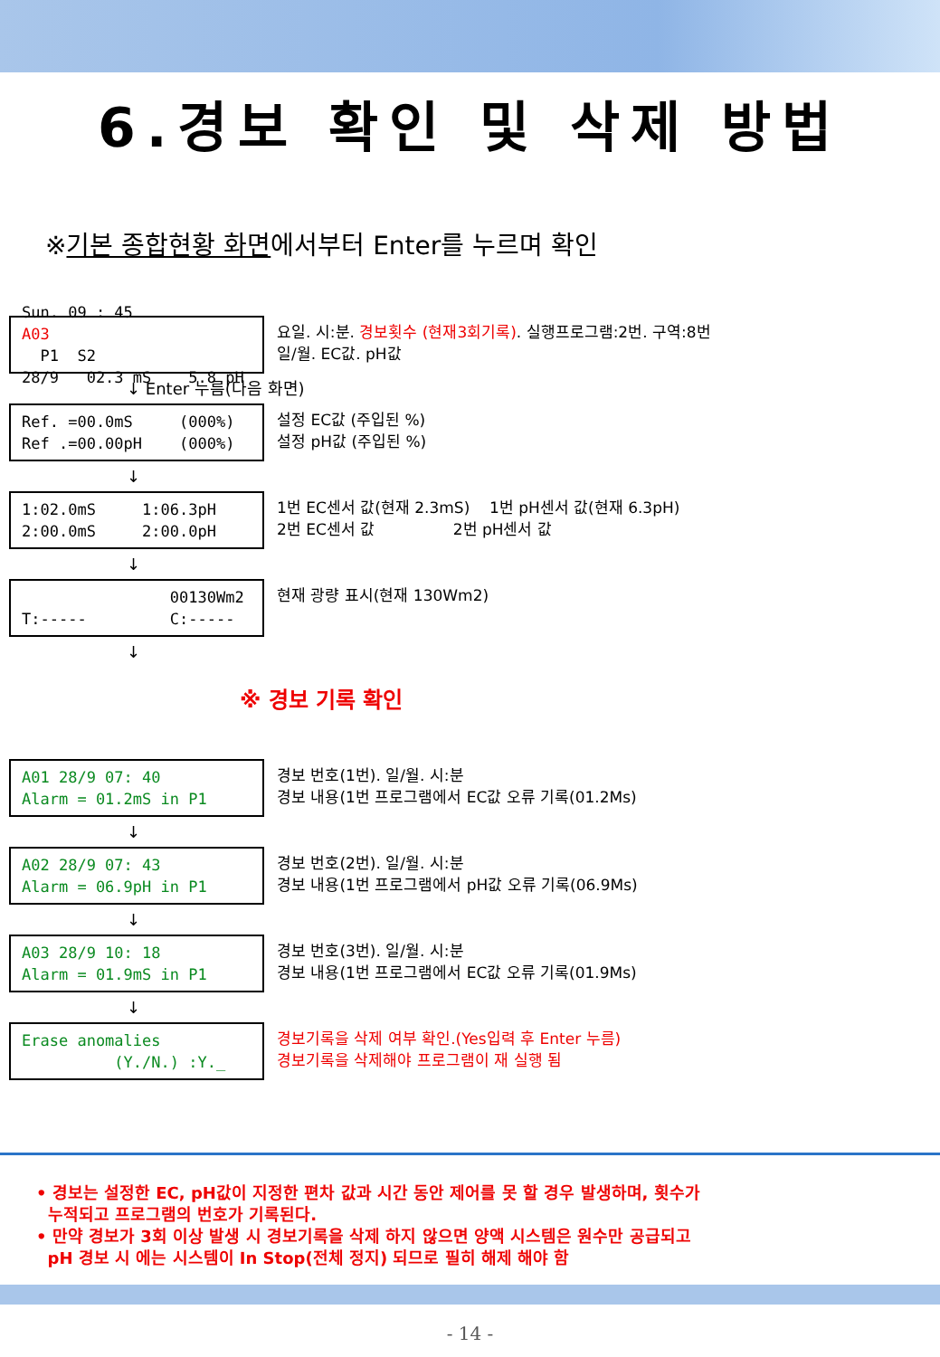6.경보 확인 및 삭제 방법
※기본 종합현황 화면에서부터 Enter를 누르며 확인
Sun. 09 : 45
A03
P1 S2 28/9 02.3 mS 5.8 pH
요일. 시:분. 경보횟수 (현재3회기록). 실행프로그램:2번. 구역:8번 일/월. EC값. pH값
↓ Enter 누름(다음 화면)
Ref. =00.0mS (000%) Ref .=00.00pH (000%)
설정 EC값 (주입된 %) 설정 pH값 (주입된 %)
↓
1:02.0mS 1:06.3pH 2:00.0mS 2:00.0pH
1번 EC센서 값(현재 2.3mS) 1번 pH센서 값(현재 6.3pH) 2번 EC센서 값 2번 pH센서 값
↓
00130Wm2 T:----- C:-----
현재 광량 표시(현재 130Wm2)
↓
※ 경보 기록 확인
A01 28/9 07: 40 Alarm = 01.2mS in P1
경보 번호(1번). 일/월. 시:분 경보 내용(1번 프로그램에서 EC값 오류 기록(01.2Ms)
↓
A02 28/9 07: 43 Alarm = 06.9pH in P1
경보 번호(2번). 일/월. 시:분 경보 내용(1번 프로그램에서 pH값 오류 기록(06.9Ms)
↓
A03 28/9 10: 18 Alarm = 01.9mS in P1
경보 번호(3번). 일/월. 시:분 경보 내용(1번 프로그램에서 EC값 오류 기록(01.9Ms)
↓
Erase anomalies (Y./N.) :Y._
경보기록을 삭제 여부 확인.(Yes입력 후 Enter 누름) 경보기록을 삭제해야 프로그램이 재 실행 됨
• 경보는 설정한 EC, pH값이 지정한 편차 값과 시간 동안 제어를 못 할 경우 발생하며, 횟수가
누적되고 프로그램의 번호가 기록된다.
• 만약 경보가 3회 이상 발생 시 경보기록을 삭제 하지 않으면 양액 시스템은 원수만 공급되고
pH 경보 시 에는 시스템이 In Stop(전체 정지) 되므로 필히 해제 해야 함
- 14 -